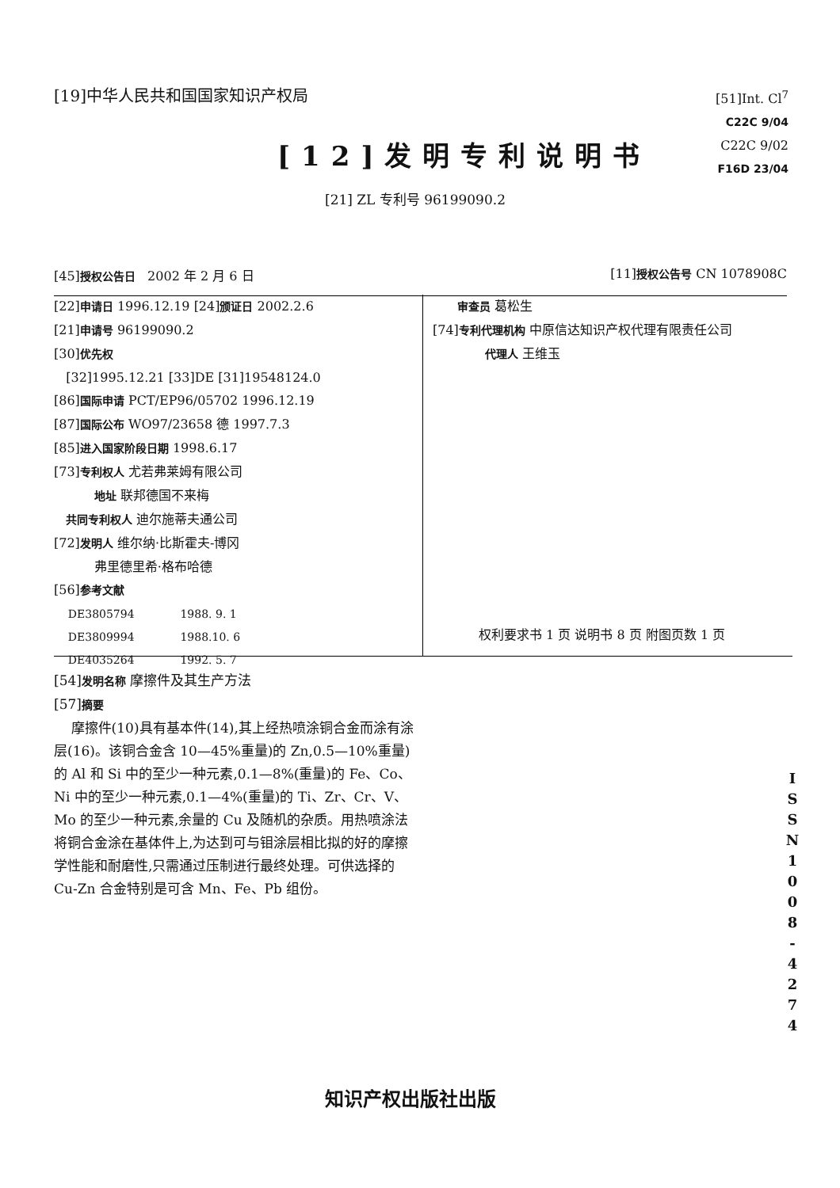[19]中华人民共和国国家知识产权局
[51]Int. Cl<sup>7</sup>
C22C 9/04
C22C 9/02
F16D 23/04
[12]发明专利说明书
[21] ZL 专利号 96199090.2
[45]授权公告日 2002 年 2 月 6 日 [11]授权公告号 CN 1078908C
[22]申请日 1996.12.19 [24]颁证日 2002.2.6
[21]申请号 96199090.2
[30]优先权
[32]1995.12.21 [33]DE [31]19548124.0
[86]国际申请 PCT/EP96/05702 1996.12.19
[87]国际公布 WO97/23658 德 1997.7.3
[85]进入国家阶段日期 1998.6.17
[73]专利权人 尤若弗莱姆有限公司
地址 联邦德国不来梅
共同专利权人 迪尔施蒂夫通公司
[72]发明人 维尔纳·比斯霍夫-博冈
弗里德里希·格布哈德
[56]参考文献
DE3805794 1988. 9. 1
DE3809994 1988.10. 6
DE4035264 1992. 5. 7
审查员 葛松生
[74]专利代理机构 中原信达知识产权代理有限责任公司
代理人 王维玉
权利要求书 1 页 说明书 8 页 附图页数 1 页
[54]发明名称 摩擦件及其生产方法
[57]摘要
摩擦件(10)具有基本件(14),其上经热喷涂铜合金而涂有涂层(16)。该铜合金含 10—45%重量)的 Zn,0.5—10%重量)的 Al 和 Si 中的至少一种元素,0.1—8%(重量)的 Fe、Co、Ni 中的至少一种元素,0.1—4%(重量)的 Ti、Zr、Cr、V、Mo 的至少一种元素,余量的 Cu 及随机的杂质。用热喷涂法将铜合金涂在基体件上,为达到可与钼涂层相比拟的好的摩擦学性能和耐磨性,只需通过压制进行最终处理。可供选择的 Cu-Zn 合金特别是可含 Mn、Fe、Pb 组份。
I S S N 1 0 0 8 - 4 2 7 4
知识产权出版社出版